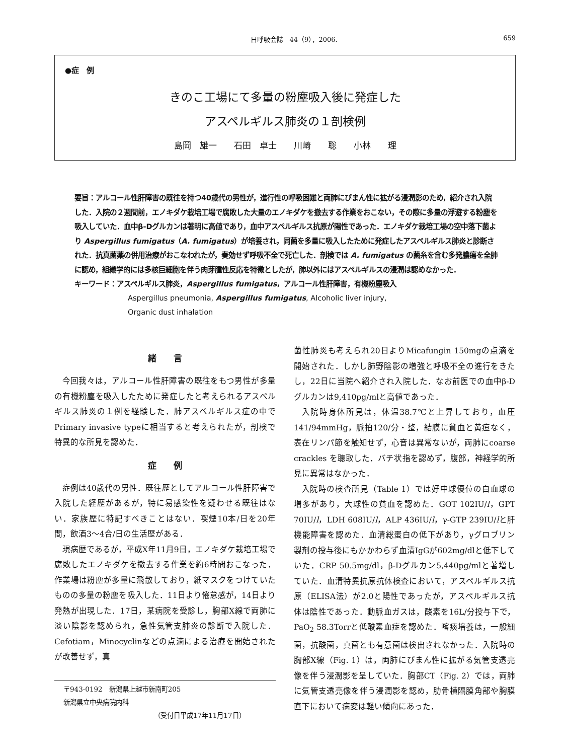日呼吸会誌　44（9），2006. 659
●症　例
きのこ工場にて多量の粉塵吸入後に発症した
アスペルギルス肺炎の１剖検例
島岡　雄一　　石田　卓士　　川崎　　聡　　小林　　理
要旨：アルコール性肝障害の既往を持つ40歳代の男性が，進行性の呼吸困難と両肺にびまん性に拡がる浸潤影のため，紹介され入院した．入院の２週間前，エノキダケ栽培工場で腐敗した大量のエノキダケを撤去する作業をおこない，その際に多量の浮遊する粉塵を吸入していた．血中β-Dグルカンは著明に高値であり，血中アスペルギルス抗原が陽性であった．エノキダケ栽培工場の空中落下菌より Aspergillus fumigatus（A. fumigatus）が培養され，同菌を多量に吸入したために発症したアスペルギルス肺炎と診断された．抗真菌薬の併用治療がおこなわれたが，奏効せず呼吸不全で死亡した．剖検では A. fumigatus の菌糸を含む多発膿瘍を全肺に認め，組織学的には多核巨細胞を伴う肉芽腫性反応を特徴としたが，肺以外にはアスペルギルスの浸潤は認めなかった．
キーワード：アスペルギルス肺炎，Aspergillus fumigatus，アルコール性肝障害，有機粉塵吸入
Aspergillus pneumonia, Aspergillus fumigatus, Alcoholic liver injury,
Organic dust inhalation
緒　　言
今回我々は，アルコール性肝障害の既往をもつ男性が多量の有機粉塵を吸入したために発症したと考えられるアスペルギルス肺炎の１例を経験した．肺アスペルギルス症の中でPrimary invasive typeに相当すると考えられたが，剖検で特異的な所見を認めた．
症　　例
症例は40歳代の男性．既往歴としてアルコール性肝障害で入院した経歴があるが，特に易感染性を疑わせる既往はない．家族歴に特記すべきことはない．喫煙10本/日を20年間，飲酒3〜4合/日の生活歴がある．
現病歴であるが，平成X年11月9日，エノキダケ栽培工場で腐敗したエノキダケを撤去する作業を約6時間おこなった．作業場は粉塵が多量に飛散しており，紙マスクをつけていたものの多量の粉塵を吸入した．11日より倦怠感が，14日より発熱が出現した．17日，某病院を受診し，胸部X線で両肺に淡い陰影を認められ，急性気管支肺炎の診断で入院した．Cefotiam，Minocyclinなどの点滴による治療を開始されたが改善せず，真
〒943-0192　新潟県上越市新南町205
新潟県立中央病院内科
（受付日平成17年11月17日）
菌性肺炎も考えられ20日よりMicafungin 150mgの点滴を開始された．しかし肺野陰影の増強と呼吸不全の進行をきたし，22日に当院へ紹介され入院した．なお前医での血中β-Dグルカンは9,410pg/mlと高値であった．
入院時身体所見は，体温38.7℃と上昇しており，血圧141/94mmHg，脈拍120/分・整，結膜に貧血と黄疸なく，表在リンパ節を触知せず，心音は異常ないが，両肺にcoarse crackles を聴取した．バチ状指を認めず，腹部，神経学的所見に異常はなかった．
入院時の検査所見（Table 1）では好中球優位の白血球の増多があり，大球性の貧血を認めた．GOT 102IU/l，GPT 70IU/l，LDH 608IU/l，ALP 436IU/l，γ-GTP 239IU/lと肝機能障害を認めた．血清総蛋白の低下があり，γグロブリン製剤の投与後にもかかわらず血清IgGが602mg/dlと低下していた．CRP 50.5mg/dl，β-Dグルカン5,440pg/mlと著増していた．血清特異抗原抗体検査において，アスペルギルス抗原（ELISA法）が2.0と陽性であったが，アスペルギルス抗体は陰性であった．動脈血ガスは，酸素を16L/分投与下で，PaO<sub>2</sub> 58.3Torrと低酸素血症を認めた．喀痰培養は，一般細菌，抗酸菌，真菌とも有意菌は検出されなかった．入院時の胸部X線（Fig. 1）は，両肺にびまん性に拡がる気管支透亮像を伴う浸潤影を呈していた．胸部CT（Fig. 2）では，両肺に気管支透亮像を伴う浸潤影を認め，肋骨横隔膜角部や胸膜直下において病変は軽い傾向にあった．